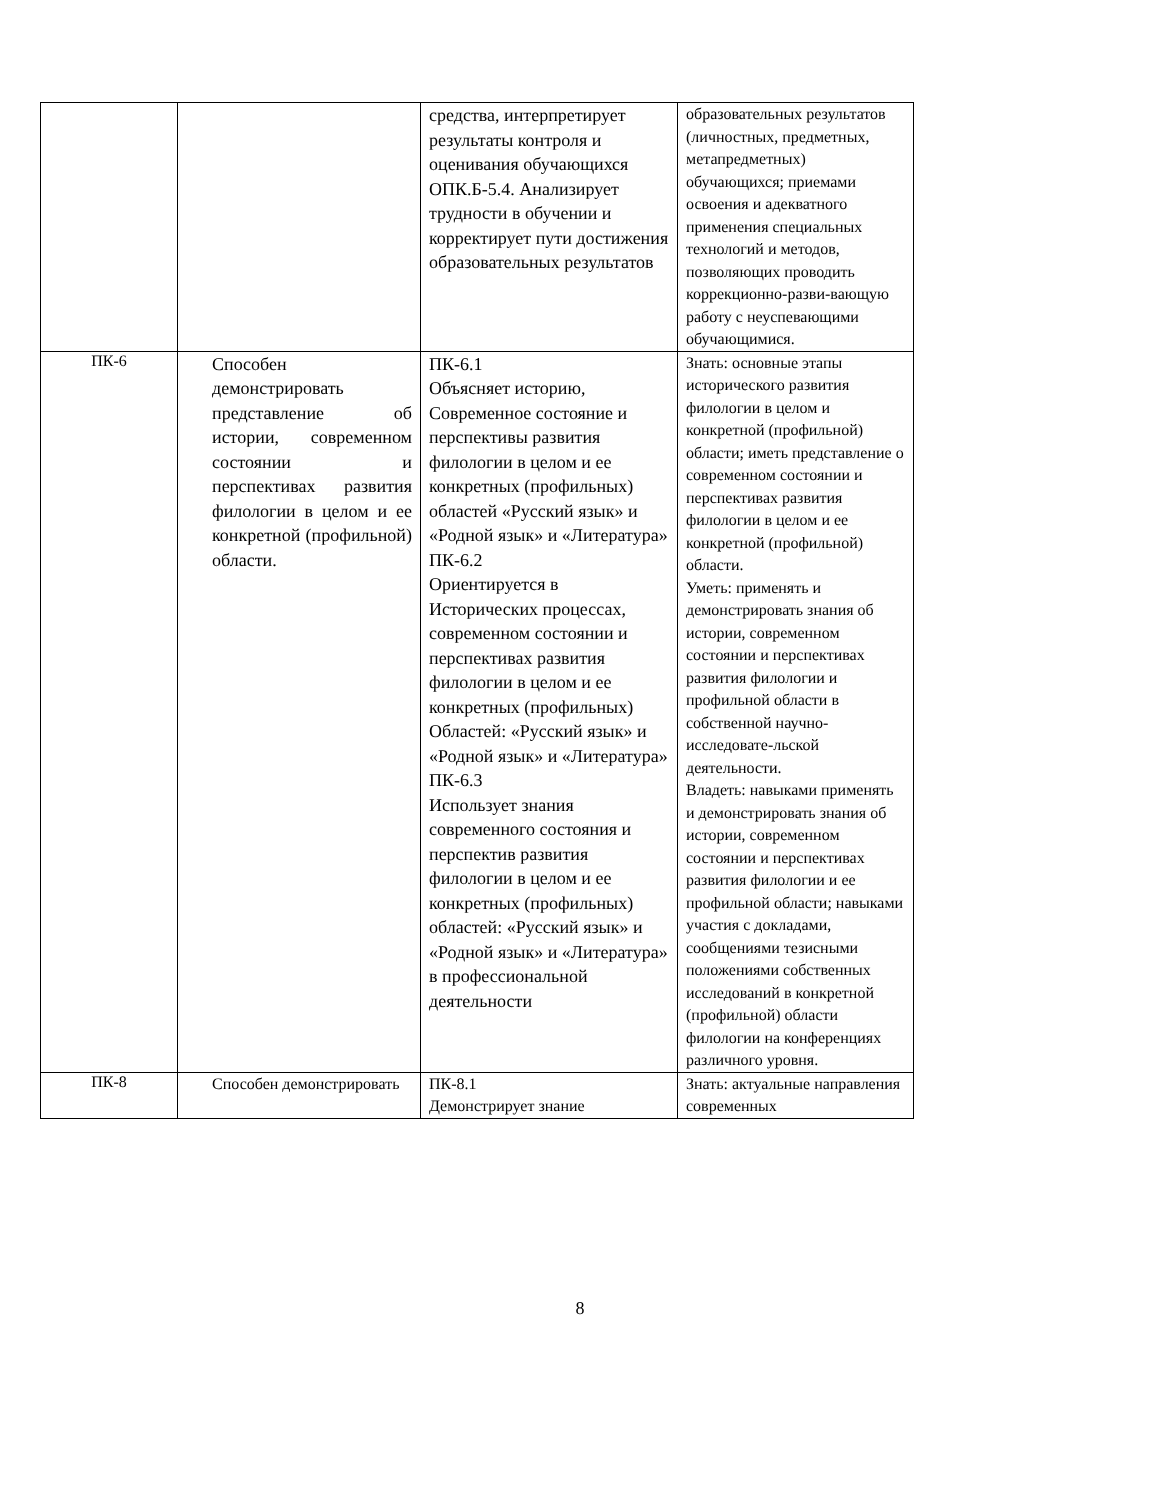| | | средства, интерпретирует результаты контроля и оценивания обучающихся ОПК.Б-5.4. Анализирует трудности в обучении и корректирует пути достижения образовательных результатов | образовательных результатов (личностных, предметных, метапредметных) обучающихся; приемами освоения и адекватного применения специальных технологий и методов, позволяющих проводить коррекционно-разви-вающую работу с неуспевающими обучающимися. |
| ПК-6 | Способен демонстрировать представление об истории, современном состоянии и перспективах развития филологии в целом и ее конкретной (профильной) области. | ПК-6.1 Объясняет историю, Современное состояние и перспективы развития филологии в целом и ее конкретных (профильных) областей «Русский язык» и «Родной язык» и «Литература» ПК-6.2 Ориентируется в Исторических процессах, современном состоянии и перспективах развития филологии в целом и ее конкретных (профильных) Областей: «Русский язык» и «Родной язык» и «Литература» ПК-6.3 Использует знания современного состояния и перспектив развития филологии в целом и ее конкретных (профильных) областей: «Русский язык» и «Родной язык» и «Литература» в профессиональной деятельности | Знать: основные этапы исторического развития филологии в целом и конкретной (профильной) области; иметь представление о современном состоянии и перспективах развития филологии в целом и ее конкретной (профильной) области. Уметь: применять и демонстрировать знания об истории, современном состоянии и перспективах развития филологии и профильной области в собственной научно-исследовате-льской деятельности. Владеть: навыками применять и демонстрировать знания об истории, современном состоянии и перспективах развития филологии и ее профильной области; навыками участия с докладами, сообщениями тезисными положениями собственных исследований в конкретной (профильной) области филологии на конференциях различного уровня. |
| ПК-8 | Способен демонстрировать | ПК-8.1 Демонстрирует знание | Знать: актуальные направления современных |
8